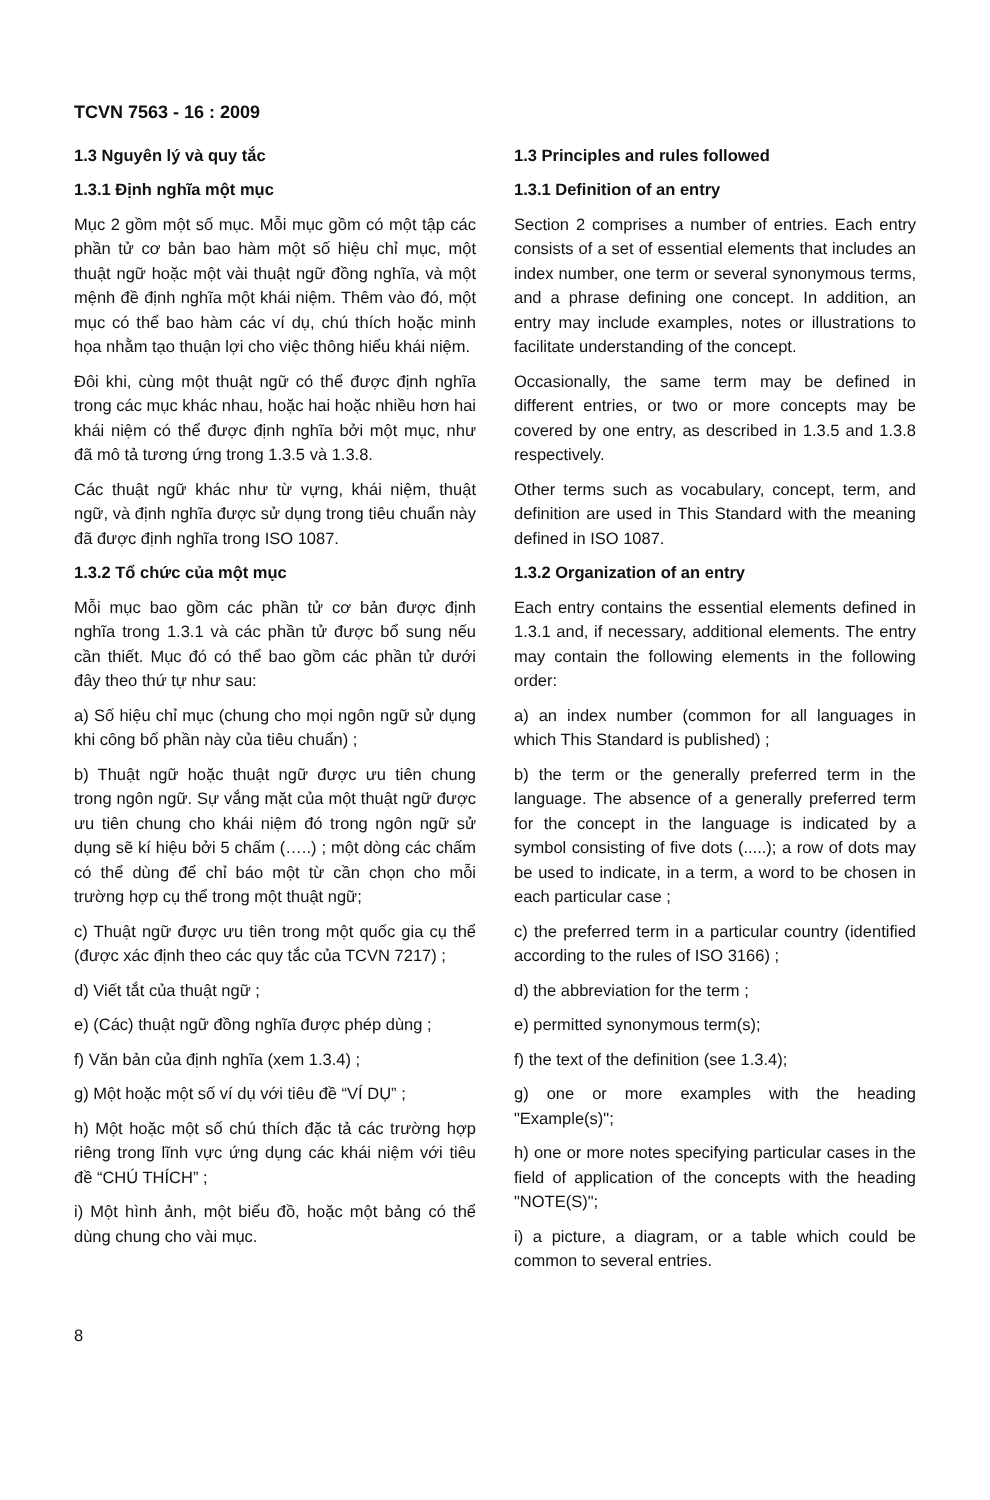TCVN 7563 - 16 : 2009
1.3 Nguyên lý và quy tắc
1.3.1 Định nghĩa một mục
Mục 2 gồm một số mục. Mỗi mục gồm có một tập các phần tử cơ bản bao hàm một số hiệu chỉ mục, một thuật ngữ hoặc một vài thuật ngữ đồng nghĩa, và một mệnh đề định nghĩa một khái niệm. Thêm vào đó, một mục có thể bao hàm các ví dụ, chú thích hoặc minh họa nhằm tạo thuận lợi cho việc thông hiểu khái niệm.
Đôi khi, cùng một thuật ngữ có thể được định nghĩa trong các mục khác nhau, hoặc hai hoặc nhiều hơn hai khái niệm có thể được định nghĩa bởi một mục, như đã mô tả tương ứng trong 1.3.5 và 1.3.8.
Các thuật ngữ khác như từ vựng, khái niệm, thuật ngữ, và định nghĩa được sử dụng trong tiêu chuẩn này đã được định nghĩa trong ISO 1087.
1.3.2 Tổ chức của một mục
Mỗi mục bao gồm các phần tử cơ bản được định nghĩa trong 1.3.1 và các phần tử được bổ sung nếu cần thiết. Mục đó có thể bao gồm các phần tử dưới đây theo thứ tự như sau:
a) Số hiệu chỉ mục (chung cho mọi ngôn ngữ sử dụng khi công bố phần này của tiêu chuẩn) ;
b) Thuật ngữ hoặc thuật ngữ được ưu tiên chung trong ngôn ngữ. Sự vắng mặt của một thuật ngữ được ưu tiên chung cho khái niệm đó trong ngôn ngữ sử dụng sẽ kí hiệu bởi 5 chấm (…..) ; một dòng các chấm có thể dùng để chỉ báo một từ cần chọn cho mỗi trường hợp cụ thể trong một thuật ngữ;
c) Thuật ngữ được ưu tiên trong một quốc gia cụ thể (được xác định theo các quy tắc của TCVN 7217) ;
d) Viết tắt của thuật ngữ ;
e) (Các) thuật ngữ đồng nghĩa được phép dùng ;
f) Văn bản của định nghĩa (xem 1.3.4) ;
g) Một hoặc một số ví dụ với tiêu đề “VÍ DỤ” ;
h) Một hoặc một số chú thích đặc tả các trường hợp riêng trong lĩnh vực ứng dụng các khái niệm với tiêu đề “CHÚ THÍCH” ;
i) Một hình ảnh, một biểu đồ, hoặc một bảng có thể dùng chung cho vài mục.
1.3 Principles and rules followed
1.3.1 Definition of an entry
Section 2 comprises a number of entries. Each entry consists of a set of essential elements that includes an index number, one term or several synonymous terms, and a phrase defining one concept. In addition, an entry may include examples, notes or illustrations to facilitate understanding of the concept.
Occasionally, the same term may be defined in different entries, or two or more concepts may be covered by one entry, as described in 1.3.5 and 1.3.8 respectively.
Other terms such as vocabulary, concept, term, and definition are used in This Standard with the meaning defined in ISO 1087.
1.3.2 Organization of an entry
Each entry contains the essential elements defined in 1.3.1 and, if necessary, additional elements. The entry may contain the following elements in the following order:
a) an index number (common for all languages in which This Standard is published) ;
b) the term or the generally preferred term in the language. The absence of a generally preferred term for the concept in the language is indicated by a symbol consisting of five dots (.....); a row of dots may be used to indicate, in a term, a word to be chosen in each particular case ;
c) the preferred term in a particular country (identified according to the rules of ISO 3166) ;
d) the abbreviation for the term ;
e) permitted synonymous term(s);
f) the text of the definition (see 1.3.4);
g) one or more examples with the heading "Example(s)";
h) one or more notes specifying particular cases in the field of application of the concepts with the heading "NOTE(S)";
i) a picture, a diagram, or a table which could be common to several entries.
8